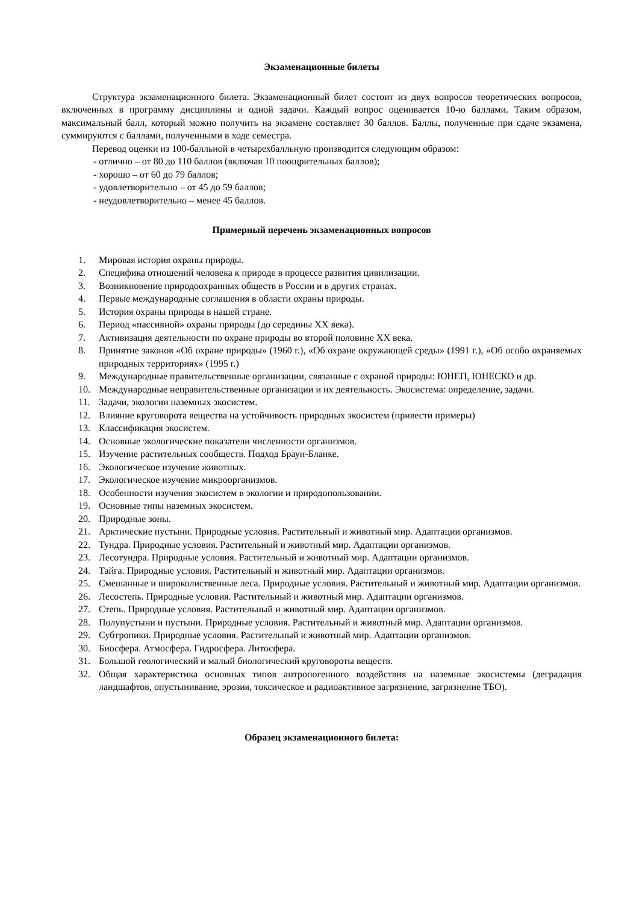Экзаменационные билеты
Структура экзаменационного билета. Экзаменационный билет состоит из двух вопросов теоретических вопросов, включенных в программу дисциплины и одной задачи. Каждый вопрос оценивается 10-ю баллами. Таким образом, максимальный балл, который можно получить на экзамене составляет 30 баллов. Баллы, полученные при сдаче экзамена, суммируются с баллами, полученными в ходе семестра.
Перевод оценки из 100-балльной в четырехбалльную производится следующим образом:
- отлично – от 80 до 110 баллов (включая 10 поощрительных баллов);
- хорошо – от 60 до 79 баллов;
- удовлетворительно – от 45 до 59 баллов;
- неудовлетворительно – менее 45 баллов.
Примерный перечень экзаменационных вопросов
1. Мировая история охраны природы.
2. Специфика отношений человека к природе в процессе развития цивилизации.
3. Возникновение природоохранных обществ в России и в других странах.
4. Первые международные соглашения в области охраны природы.
5. История охраны природы в нашей стране.
6. Период «пассивной» охраны природы (до середины XX века).
7. Активизация деятельности по охране природы во второй половине XX века.
8. Принятие законов «Об охране природы» (1960 г.), «Об охране окружающей среды» (1991 г.), «Об особо охраняемых природных территориях» (1995 г.)
9. Международные правительственные организации, связанные с охраной природы: ЮНЕП, ЮНЕСКО и др.
10. Международные неправительственные организации и их деятельность. Экосистема: определение, задачи.
11. Задачи, экологии наземных экосистем.
12. Влияние круговорота вещества на устойчивость природных экосистем (привести примеры)
13. Классификация экосистем.
14. Основные экологические показатели численности организмов.
15. Изучение растительных сообществ. Подход Браун-Бланке.
16. Экологическое изучение животных.
17. Экологическое изучение микроорганизмов.
18. Особенности изучения экосистем в экологии и природопользовании.
19. Основные типы наземных экосистем.
20. Природные зоны.
21. Арктические пустыни. Природные условия. Растительный и животный мир. Адаптации организмов.
22. Тундра. Природные условия. Растительный и животный мир. Адаптации организмов.
23. Лесотундра. Природные условия. Растительный и животный мир. Адаптации организмов.
24. Тайга. Природные условия. Растительный и животный мир. Адаптации организмов.
25. Смешанные и широколиственные леса. Природные условия. Растительный и животный мир. Адаптации организмов.
26. Лесостепь. Природные условия. Растительный и животный мир. Адаптации организмов.
27. Степь. Природные условия. Растительный и животный мир. Адаптации организмов.
28. Полупустыни и пустыни. Природные условия. Растительный и животный мир. Адаптации организмов.
29. Субтропики. Природные условия. Растительный и животный мир. Адаптации организмов.
30. Биосфера. Атмосфера. Гидросфера. Литосфера.
31. Большой геологический и малый биологический круговороты веществ.
32. Общая характеристика основных типов антропогенного воздействия на наземные экосистемы (деградация ландшафтов, опустынивание, эрозия, токсическое и радиоактивное загрязнение, загрязнение ТБО).
Образец экзаменационного билета: